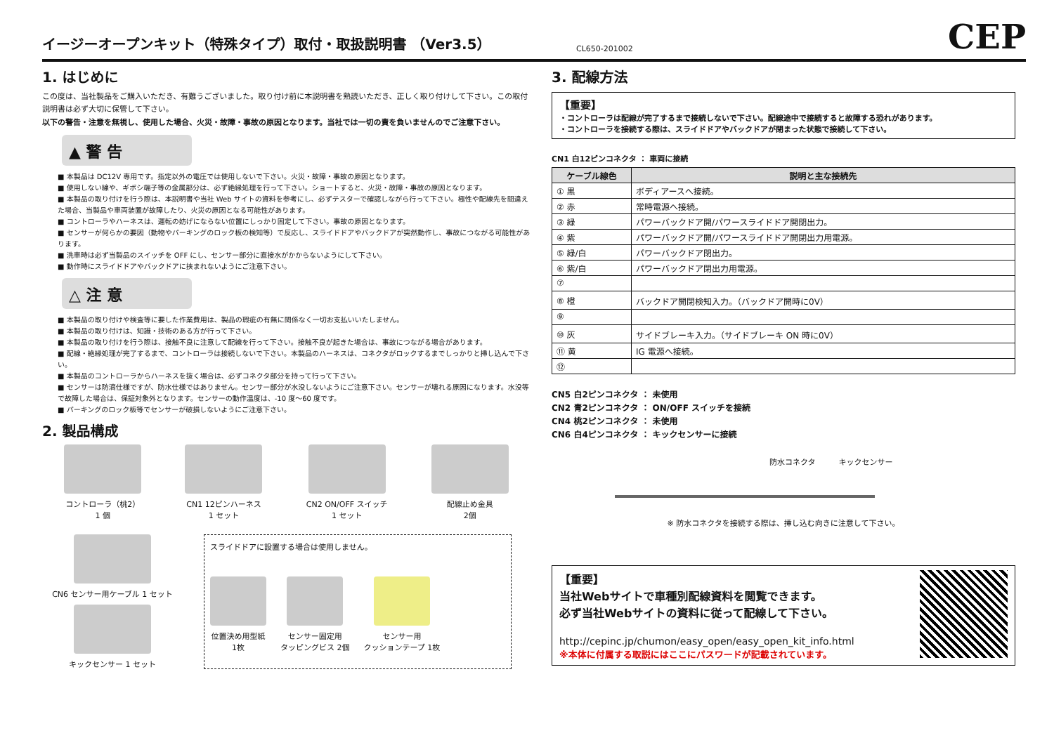イージーオープンキット（特殊タイプ）取付・取扱説明書 （Ver3.5）
CL650-201002
CEP
1. はじめに
この度は、当社製品をご購入いただき、有難うございました。取り付け前に本説明書を熟読いただき、正しく取り付けして下さい。この取付説明書は必ず大切に保管して下さい。
以下の警告・注意を無視し、使用した場合、火災・故障・事故の原因となります。当社では一切の責を負いませんのでご注意下さい。
▲ 警 告
■ 本製品は DC12V 専用です。指定以外の電圧では使用しないで下さい。火災・故障・事故の原因となります。
■ 使用しない線や、ギボシ端子等の金属部分は、必ず絶縁処理を行って下さい。ショートすると、火災・故障・事故の原因となります。
■ 本製品の取り付けを行う際は、本説明書や当社 Web サイトの資料を参考にし、必ずテスターで確認しながら行って下さい。極性や配線先を間違えた場合、当製品や車両装置が故障したり、火災の原因となる可能性があります。
■ コントローラやハーネスは、運転の妨げにならない位置にしっかり固定して下さい。事故の原因となります。
■ センサーが何らかの要因（動物やパーキングのロック板の検知等）で反応し、スライドドアやバックドアが突然動作し、事故につながる可能性があります。
■ 洗車時は必ず当製品のスイッチを OFF にし、センサー部分に直接水がかからないようにして下さい。
■ 動作時にスライドドアやバックドアに挟まれないようにご注意下さい。
△ 注 意
■ 本製品の取り付けや検査等に要した作業費用は、製品の瑕疵の有無に関係なく一切お支払いいたしません。
■ 本製品の取り付けは、知識・技術のある方が行って下さい。
■ 本製品の取り付けを行う際は、接触不良に注意して配線を行って下さい。接触不良が起きた場合は、事故につながる場合があります。
■ 配線・絶縁処理が完了するまで、コントローラは接続しないで下さい。本製品のハーネスは、コネクタがロックするまでしっかりと挿し込んで下さい。
■ 本製品のコントローラからハーネスを抜く場合は、必ずコネクタ部分を持って行って下さい。
■ センサーは防滴仕様ですが、防水仕様ではありません。センサー部分が水没しないようにご注意下さい。センサーが壊れる原因になります。水没等で故障した場合は、保証対象外となります。センサーの動作温度は、-10 度～60 度です。
■ パーキングのロック板等でセンサーが破損しないようにご注意下さい。
2. 製品構成
コントローラ（桃2）
1 個
CN1 12ピンハーネス
1 セット
CN2 ON/OFF スイッチ
1 セット
配線止め金具
2個
CN6 センサー用ケーブル 1 セット
キックセンサー 1 セット
スライドドアに設置する場合は使用しません。
位置決め用型紙
1枚
センサー固定用
タッピングビス 2個
センサー用
クッションテープ 1枚
3. 配線方法
【重要】
・コントローラは配線が完了するまで接続しないで下さい。配線途中で接続すると故障する恐れがあります。
・コントローラを接続する際は、スライドドアやバックドアが閉まった状態で接続して下さい。
CN1 白12ピンコネクタ ： 車両に接続
| ケーブル線色 | 説明と主な接続先 |
| --- | --- |
| ① 黒 | ボディアースへ接続。 |
| ② 赤 | 常時電源へ接続。 |
| ③ 緑 | パワーバックドア開/パワースライドドア開閉出力。 |
| ④ 紫 | パワーバックドア開/パワースライドドア開閉出力用電源。 |
| ⑤ 緑/白 | パワーバックドア閉出力。 |
| ⑥ 紫/白 | パワーバックドア閉出力用電源。 |
| ⑦ | |
| ⑧ 橙 | バックドア開閉検知入力。（バックドア開時に0V） |
| ⑨ | |
| ⑩ 灰 | サイドブレーキ入力。（サイドブレーキ ON 時に0V） |
| ⑪ 黄 | IG 電源へ接続。 |
| ⑫ | |
CN5 白2ピンコネクタ ： 未使用
CN2 青2ピンコネクタ ： ON/OFF スイッチを接続
CN4 桃2ピンコネクタ ： 未使用
CN6 白4ピンコネクタ ： キックセンサーに接続
防水コネクタ　　　キックセンサー
※ 防水コネクタを接続する際は、挿し込む向きに注意して下さい。
【重要】
当社Webサイトで車種別配線資料を閲覧できます。
必ず当社Webサイトの資料に従って配線して下さい。
http://cepinc.jp/chumon/easy_open/easy_open_kit_info.html
※本体に付属する取説にはここにパスワードが記載されています。